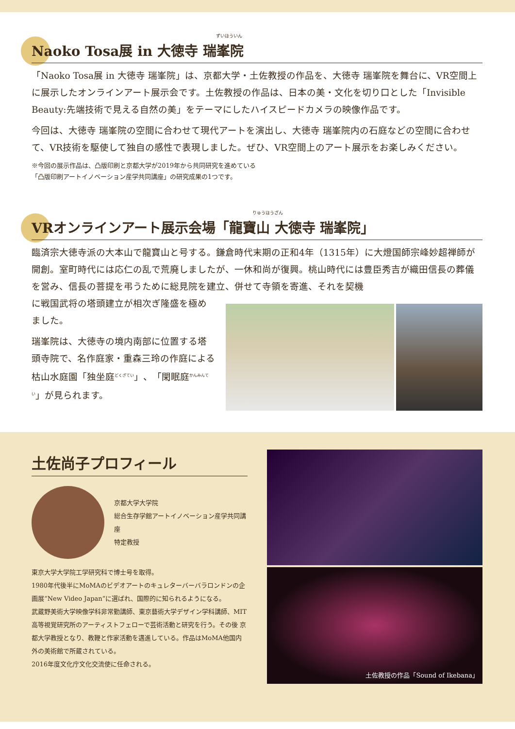ずいほういん
Naoko Tosa展 in 大徳寺 瑞峯院
「Naoko Tosa展 in 大徳寺 瑞峯院」は、京都大学・土佐教授の作品を、大徳寺 瑞峯院を舞台に、VR空間上に展示したオンラインアート展示会です。土佐教授の作品は、日本の美・文化を切り口とした「Invisible Beauty:先端技術で見える自然の美」をテーマにしたハイスピードカメラの映像作品です。
今回は、大徳寺 瑞峯院の空間に合わせて現代アートを演出し、大徳寺 瑞峯院内の石庭などの空間に合わせて、VR技術を駆使して独自の感性で表現しました。ぜひ、VR空間上のアート展示をお楽しみください。
※今回の展示作品は、凸版印刷と京都大学が2019年から共同研究を進めている
「凸版印刷アートイノベーション産学共同講座」の研究成果の1つです。
りゅうほうざん
VRオンラインアート展示会場「龍寶山 大徳寺 瑞峯院」
臨済宗大徳寺派の大本山で龍寶山と号する。鎌倉時代末期の正和4年（1315年）に大燈国師宗峰妙超禅師が開創。室町時代には応仁の乱で荒廃しましたが、一休和尚が復興。桃山時代には豊臣秀吉が織田信長の葬儀を営み、信長の菩提を弔うために総見院を建立、併せて寺領を寄進、それを契機
に戦国武将の塔頭建立が相次ぎ隆盛を極めました。
瑞峯院は、大徳寺の境内南部に位置する塔頭寺院で、名作庭家・重森三玲の作庭による枯山水庭園「独坐庭<sup>どくざてい</sup>」、「閑眠庭<sup>かんみんてい</sup>」が見られます。
土佐尚子プロフィール
京都大学大学院
総合生存学館アートイノベーション産学共同講座
特定教授
東京大学大学院工学研究科で博士号を取得。
1980年代後半にMoMAのビデオアートのキュレターバーバラロンドンの企画展“New Video Japan”に選ばれ、国際的に知られるようになる。
武蔵野美術大学映像学科非常勤講師、東京藝術大学デザイン学科講師、MIT高等視覚研究所のアーティストフェローで芸術活動と研究を行う。その後 京都大学教授となり、教鞭と作家活動を邁進している。作品はMoMA他国内外の美術館で所蔵されている。
2016年度文化庁文化交流使に任命される。
土佐教授の作品「Sound of Ikebana」